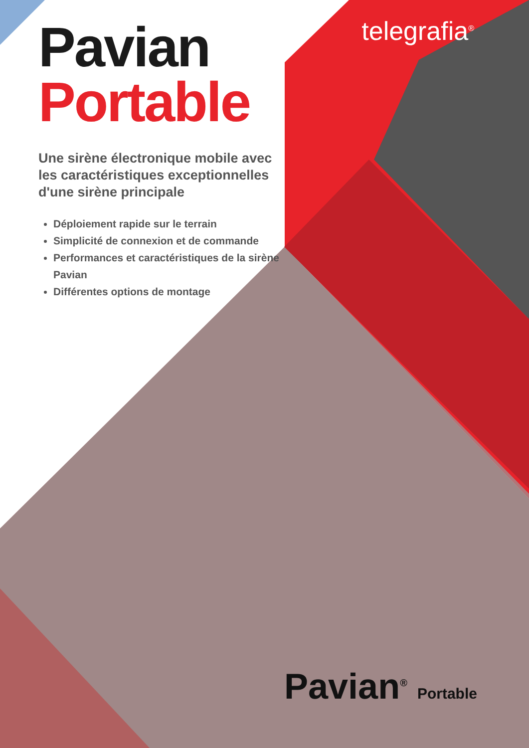telegrafia<sup>®</sup>
Pavian
Portable
Une sirène électronique mobile avec les caractéristiques exceptionnelles d'une sirène principale
Déploiement rapide sur le terrain
Simplicité de connexion et de commande
Performances et caractéristiques de la sirène Pavian
Différentes options de montage
Pavian<sup>®</sup> Portable